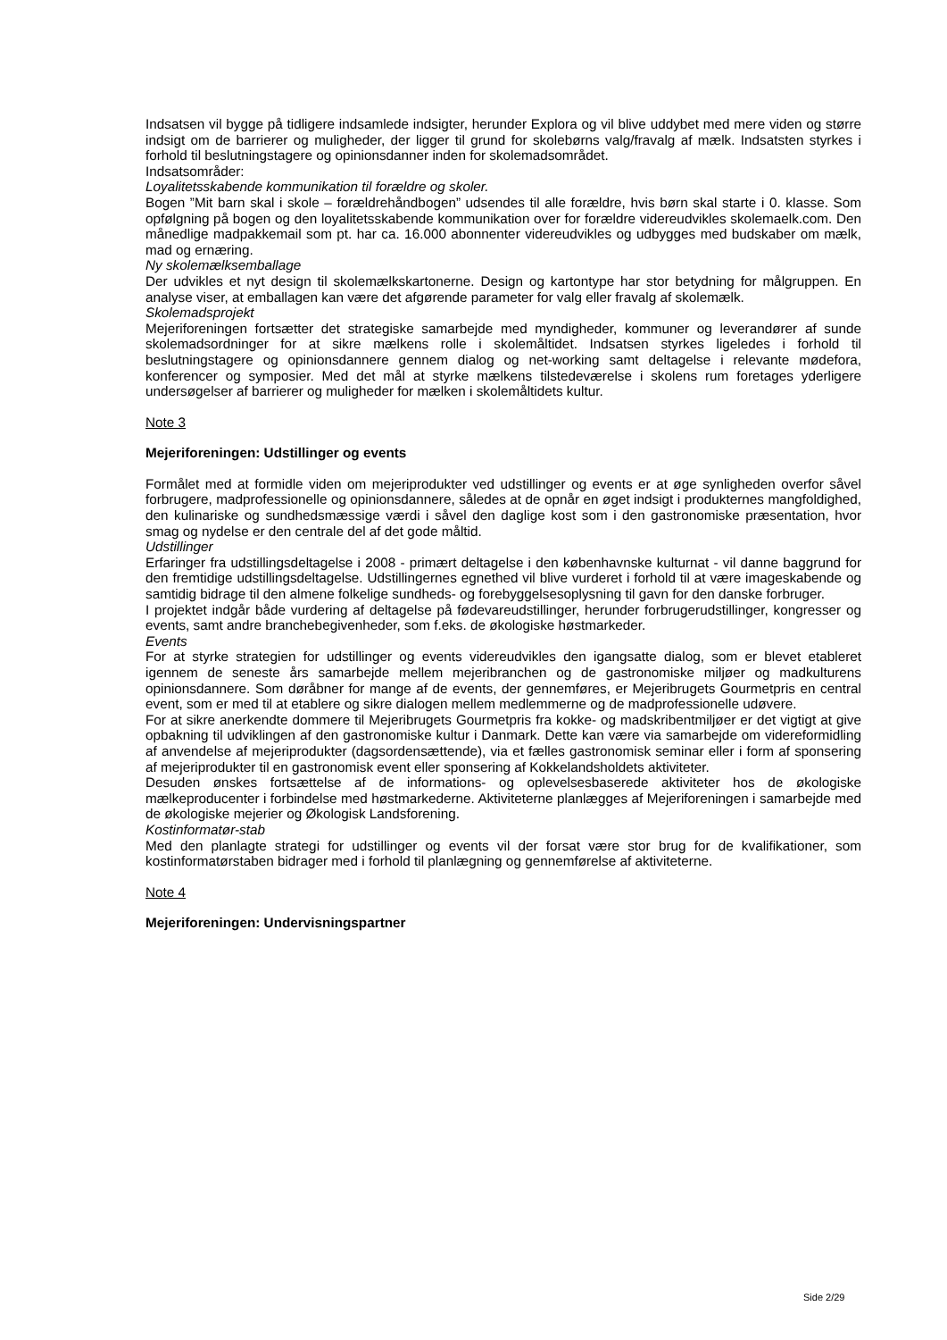Indsatsen vil bygge på tidligere indsamlede indsigter, herunder Explora og vil blive uddybet med mere viden og større indsigt om de barrierer og muligheder, der ligger til grund for skolebørns valg/fravalg af mælk. Indsatsten styrkes i forhold til beslutningstagere og opinionsdanner inden for skolemadsområdet.
Indsatsområder:
Loyalitetsskabende kommunikation til forældre og skoler.
Bogen ”Mit barn skal i skole – forældrehåndbogen” udsendes til alle forældre, hvis børn skal starte i 0. klasse. Som opfølgning på bogen og den loyalitetsskabende kommunikation over for forældre videreudvikles skolemaelk.com. Den månedlige madpakkemail som pt. har ca. 16.000 abonnenter videreudvikles og udbygges med budskaber om mælk, mad og ernæring.
Ny skolemælksemballage
Der udvikles et nyt design til skolemælkskartonerne. Design og kartontype har stor betydning for målgruppen. En analyse viser, at emballagen kan være det afgørende parameter for valg eller fravalg af skolemælk.
Skolemadsprojekt
Mejeriforeningen fortsætter det strategiske samarbejde med myndigheder, kommuner og leverandører af sunde skolemadsordninger for at sikre mælkens rolle i skolemåltidet. Indsatsen styrkes ligeledes i forhold til beslutningstagere og opinionsdannere gennem dialog og net-working samt deltagelse i relevante mødefora, konferencer og symposier. Med det mål at styrke mælkens tilstedeværelse i skolens rum foretages yderligere undersøgelser af barrierer og muligheder for mælken i skolemåltidets kultur.
Note 3
Mejeriforeningen: Udstillinger og events
Formålet med at formidle viden om mejeriprodukter ved udstillinger og events er at øge synligheden overfor såvel forbrugere, madprofessionelle og opinionsdannere, således at de opnår en øget indsigt i produkternes mangfoldighed, den kulinariske og sundhedsmæssige værdi i såvel den daglige kost som i den gastronomiske præsentation, hvor smag og nydelse er den centrale del af det gode måltid.
Udstillinger
Erfaringer fra udstillingsdeltagelse i 2008 - primært deltagelse i den københavnske kulturnat - vil danne baggrund for den fremtidige udstillingsdeltagelse. Udstillingernes egnethed vil blive vurderet i forhold til at være imageskabende og samtidig bidrage til den almene folkelige sundheds- og forebyggelsesoplysning til gavn for den danske forbruger.
I projektet indgår både vurdering af deltagelse på fødevareudstillinger, herunder forbrugerudstillinger, kongresser og events, samt andre branchebegivenheder, som f.eks. de økologiske høstmarkeder.
Events
For at styrke strategien for udstillinger og events videreudvikles den igangsatte dialog, som er blevet etableret igennem de seneste års samarbejde mellem mejeribranchen og de gastronomiske miljøer og madkulturens opinionsdannere. Som døråbner for mange af de events, der gennemføres, er Mejeribrugets Gourmetpris en central event, som er med til at etablere og sikre dialogen mellem medlemmerne og de madprofessionelle udøvere.
For at sikre anerkendte dommere til Mejeribrugets Gourmetpris fra kokke- og madskribentmiljøer er det vigtigt at give opbakning til udviklingen af den gastronomiske kultur i Danmark. Dette kan være via samarbejde om videreformidling af anvendelse af mejeriprodukter (dagsordensættende), via et fælles gastronomisk seminar eller i form af sponsering af mejeriprodukter til en gastronomisk event eller sponsering af Kokkelandsholdets aktiviteter.
Desuden ønskes fortsættelse af de informations- og oplevelsesbaserede aktiviteter hos de økologiske mælkeproducenter i forbindelse med høstmarkederne. Aktiviteterne planlægges af Mejeriforeningen i samarbejde med de økologiske mejerier og Økologisk Landsforening.
Kostinformatør-stab
Med den planlagte strategi for udstillinger og events vil der forsat være stor brug for de kvalifikationer, som kostinformatørstaben bidrager med i forhold til planlægning og gennemførelse af aktiviteterne.
Note 4
Mejeriforeningen: Undervisningspartner
Side 2/29